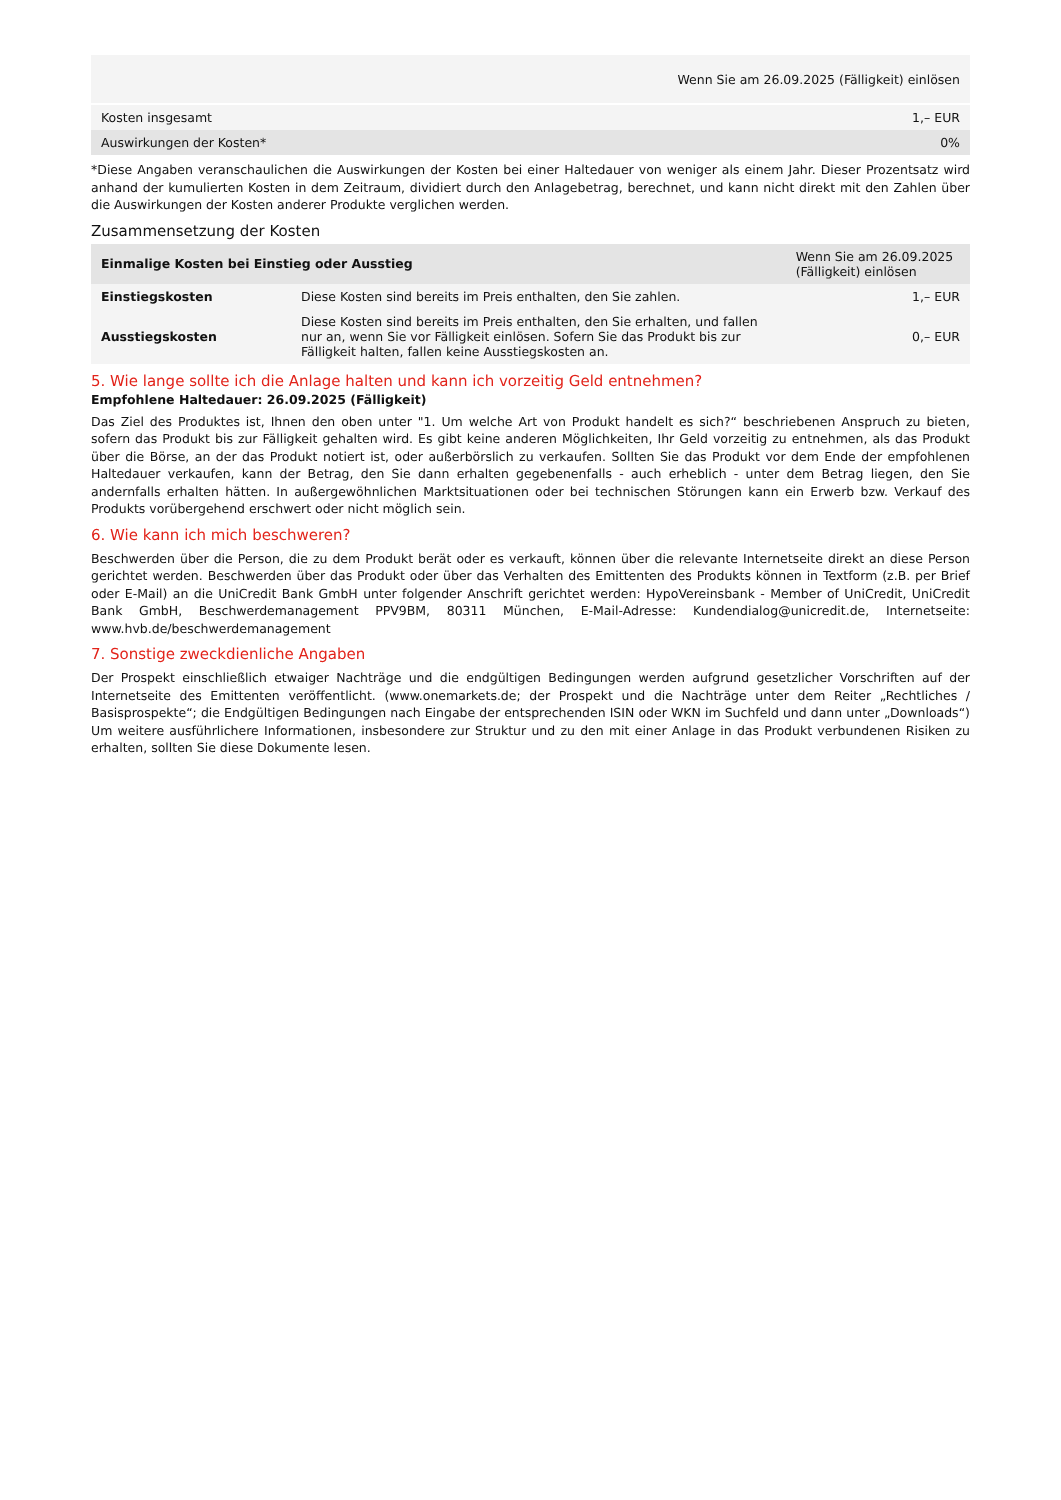| Wenn Sie am 26.09.2025 (Fälligkeit) einlösen | |
| --- | --- |
| Kosten insgesamt | 1,– EUR |
| Auswirkungen der Kosten* | 0% |
*Diese Angaben veranschaulichen die Auswirkungen der Kosten bei einer Haltedauer von weniger als einem Jahr. Dieser Prozentsatz wird anhand der kumulierten Kosten in dem Zeitraum, dividiert durch den Anlagebetrag, berechnet, und kann nicht direkt mit den Zahlen über die Auswirkungen der Kosten anderer Produkte verglichen werden.
Zusammensetzung der Kosten
| Einmalige Kosten bei Einstieg oder Ausstieg | | Wenn Sie am 26.09.2025 (Fälligkeit) einlösen |
| --- | --- | --- |
| Einstiegskosten | Diese Kosten sind bereits im Preis enthalten, den Sie zahlen. | 1,– EUR |
| Ausstiegskosten | Diese Kosten sind bereits im Preis enthalten, den Sie erhalten, und fallen nur an, wenn Sie vor Fälligkeit einlösen. Sofern Sie das Produkt bis zur Fälligkeit halten, fallen keine Ausstiegskosten an. | 0,– EUR |
5. Wie lange sollte ich die Anlage halten und kann ich vorzeitig Geld entnehmen?
Empfohlene Haltedauer: 26.09.2025 (Fälligkeit)
Das Ziel des Produktes ist, Ihnen den oben unter "1. Um welche Art von Produkt handelt es sich?“ beschriebenen Anspruch zu bieten, sofern das Produkt bis zur Fälligkeit gehalten wird. Es gibt keine anderen Möglichkeiten, Ihr Geld vorzeitig zu entnehmen, als das Produkt über die Börse, an der das Produkt notiert ist, oder außerbörslich zu verkaufen. Sollten Sie das Produkt vor dem Ende der empfohlenen Haltedauer verkaufen, kann der Betrag, den Sie dann erhalten gegebenenfalls - auch erheblich - unter dem Betrag liegen, den Sie andernfalls erhalten hätten. In außergewöhnlichen Marktsituationen oder bei technischen Störungen kann ein Erwerb bzw. Verkauf des Produkts vorübergehend erschwert oder nicht möglich sein.
6. Wie kann ich mich beschweren?
Beschwerden über die Person, die zu dem Produkt berät oder es verkauft, können über die relevante Internetseite direkt an diese Person gerichtet werden. Beschwerden über das Produkt oder über das Verhalten des Emittenten des Produkts können in Textform (z.B. per Brief oder E-Mail) an die UniCredit Bank GmbH unter folgender Anschrift gerichtet werden: HypoVereinsbank - Member of UniCredit, UniCredit Bank GmbH, Beschwerdemanagement PPV9BM, 80311 München, E-Mail-Adresse: Kundendialog@unicredit.de, Internetseite: www.hvb.de/beschwerdemanagement
7. Sonstige zweckdienliche Angaben
Der Prospekt einschließlich etwaiger Nachträge und die endgültigen Bedingungen werden aufgrund gesetzlicher Vorschriften auf der Internetseite des Emittenten veröffentlicht. (www.onemarkets.de; der Prospekt und die Nachträge unter dem Reiter „Rechtliches / Basisprospekte“; die Endgültigen Bedingungen nach Eingabe der entsprechenden ISIN oder WKN im Suchfeld und dann unter „Downloads“) Um weitere ausführlichere Informationen, insbesondere zur Struktur und zu den mit einer Anlage in das Produkt verbundenen Risiken zu erhalten, sollten Sie diese Dokumente lesen.